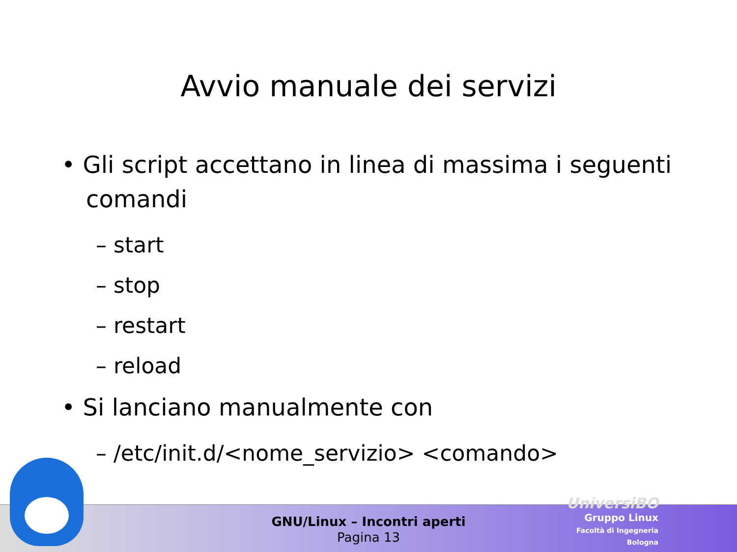Avvio manuale dei servizi
• Gli script accettano in linea di massima i seguenti comandi
– start
– stop
– restart
– reload
• Si lanciano manualmente con
– /etc/init.d/<nome_servizio> <comando>
GNU/Linux – Incontri aperti
Pagina 13
UniversiBO
Gruppo Linux
Facoltà di Ingegneria
Bologna